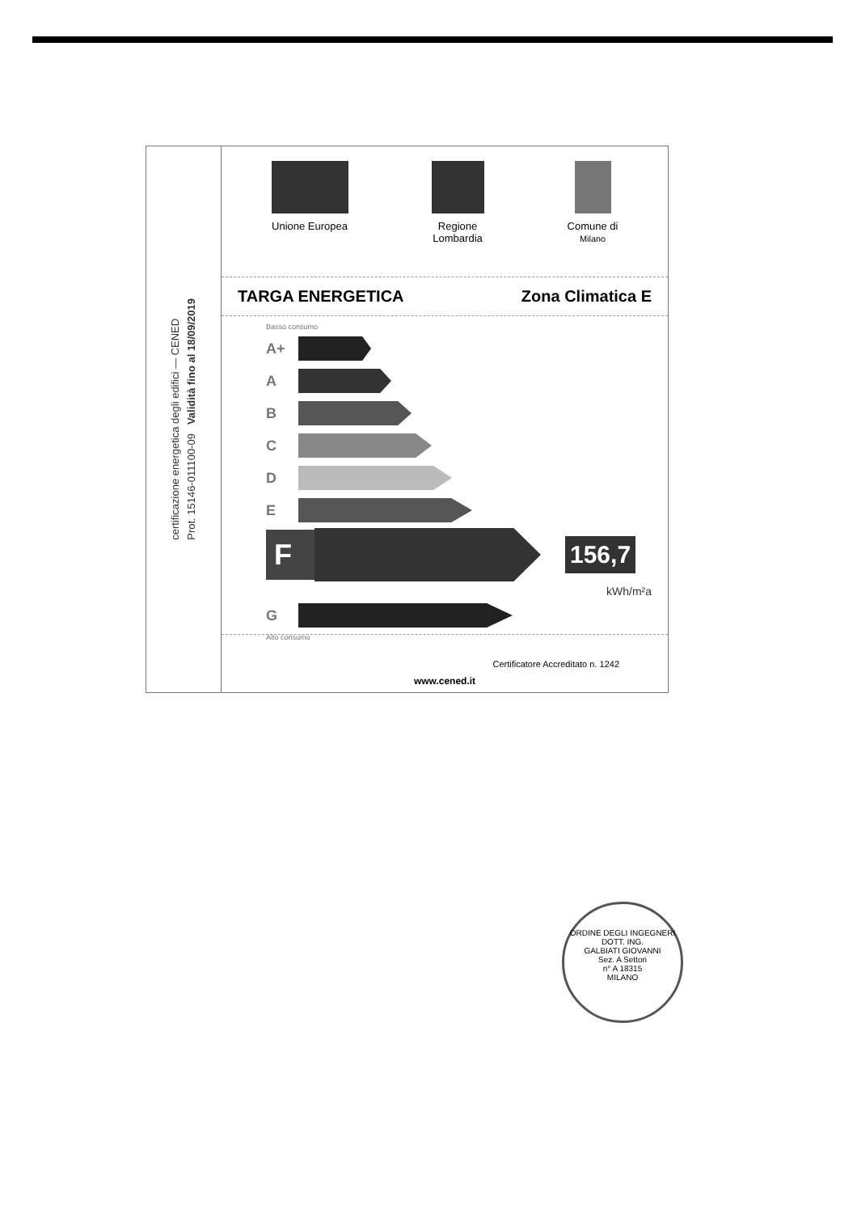certificazione energetica degli edifici — CENED
Prot. 15146-011100-09 Validità fino al 18/09/2019
Unione Europea Regione
Lombardia
Comune di
Milano
TARGA ENERGETICA Zona Climatica E
Basso consumo
A+
A
B
C
D
E
F
156,7
kWh/m²a
G
Alto consumo
Certificatore Accreditato n. 1242
www.cened.it
ORDINE DEGLI INGEGNERI
DOTT. ING.
GALBIATI GIOVANNI
Sez. A Settori
n° A 18315
MILANO